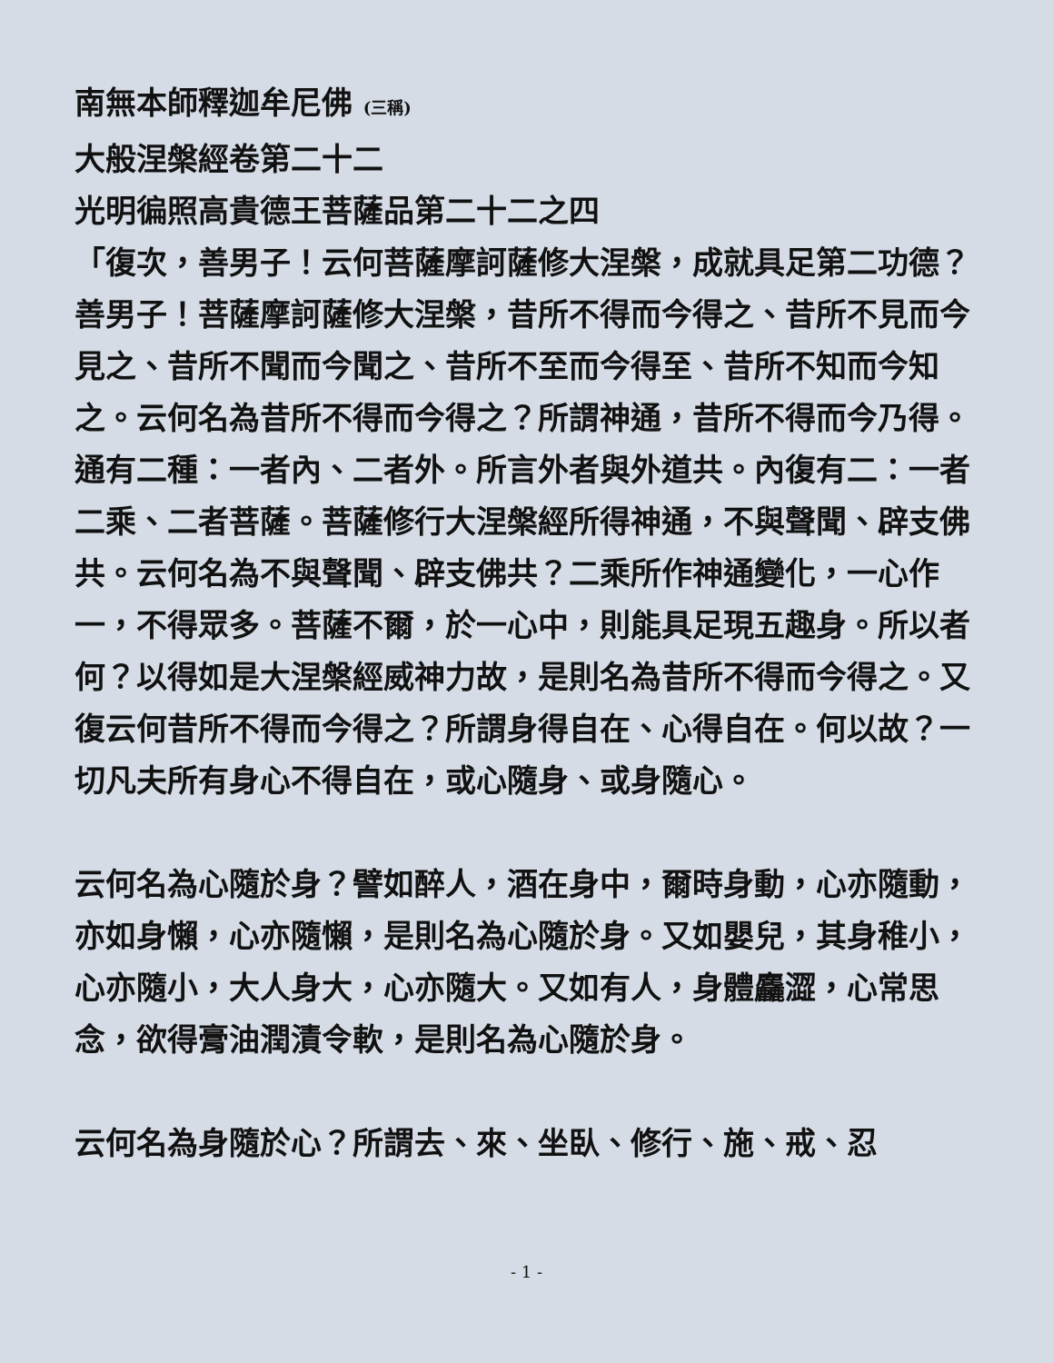南無本師釋迦牟尼佛 (三稱)
大般涅槃經卷第二十二
光明徧照高貴德王菩薩品第二十二之四
「復次，善男子！云何菩薩摩訶薩修大涅槃，成就具足第二功德？善男子！菩薩摩訶薩修大涅槃，昔所不得而今得之、昔所不見而今見之、昔所不聞而今聞之、昔所不至而今得至、昔所不知而今知之。云何名為昔所不得而今得之？所謂神通，昔所不得而今乃得。通有二種：一者內、二者外。所言外者與外道共。內復有二：一者二乘、二者菩薩。菩薩修行大涅槃經所得神通，不與聲聞、辟支佛共。云何名為不與聲聞、辟支佛共？二乘所作神通變化，一心作一，不得眾多。菩薩不爾，於一心中，則能具足現五趣身。所以者何？以得如是大涅槃經威神力故，是則名為昔所不得而今得之。又復云何昔所不得而今得之？所謂身得自在、心得自在。何以故？一切凡夫所有身心不得自在，或心隨身、或身隨心。
云何名為心隨於身？譬如醉人，酒在身中，爾時身動，心亦隨動，亦如身懶，心亦隨懶，是則名為心隨於身。又如嬰兒，其身稚小，心亦隨小，大人身大，心亦隨大。又如有人，身體麤澀，心常思念，欲得膏油潤漬令軟，是則名為心隨於身。
云何名為身隨於心？所謂去、來、坐臥、修行、施、戒、忍
- 1 -